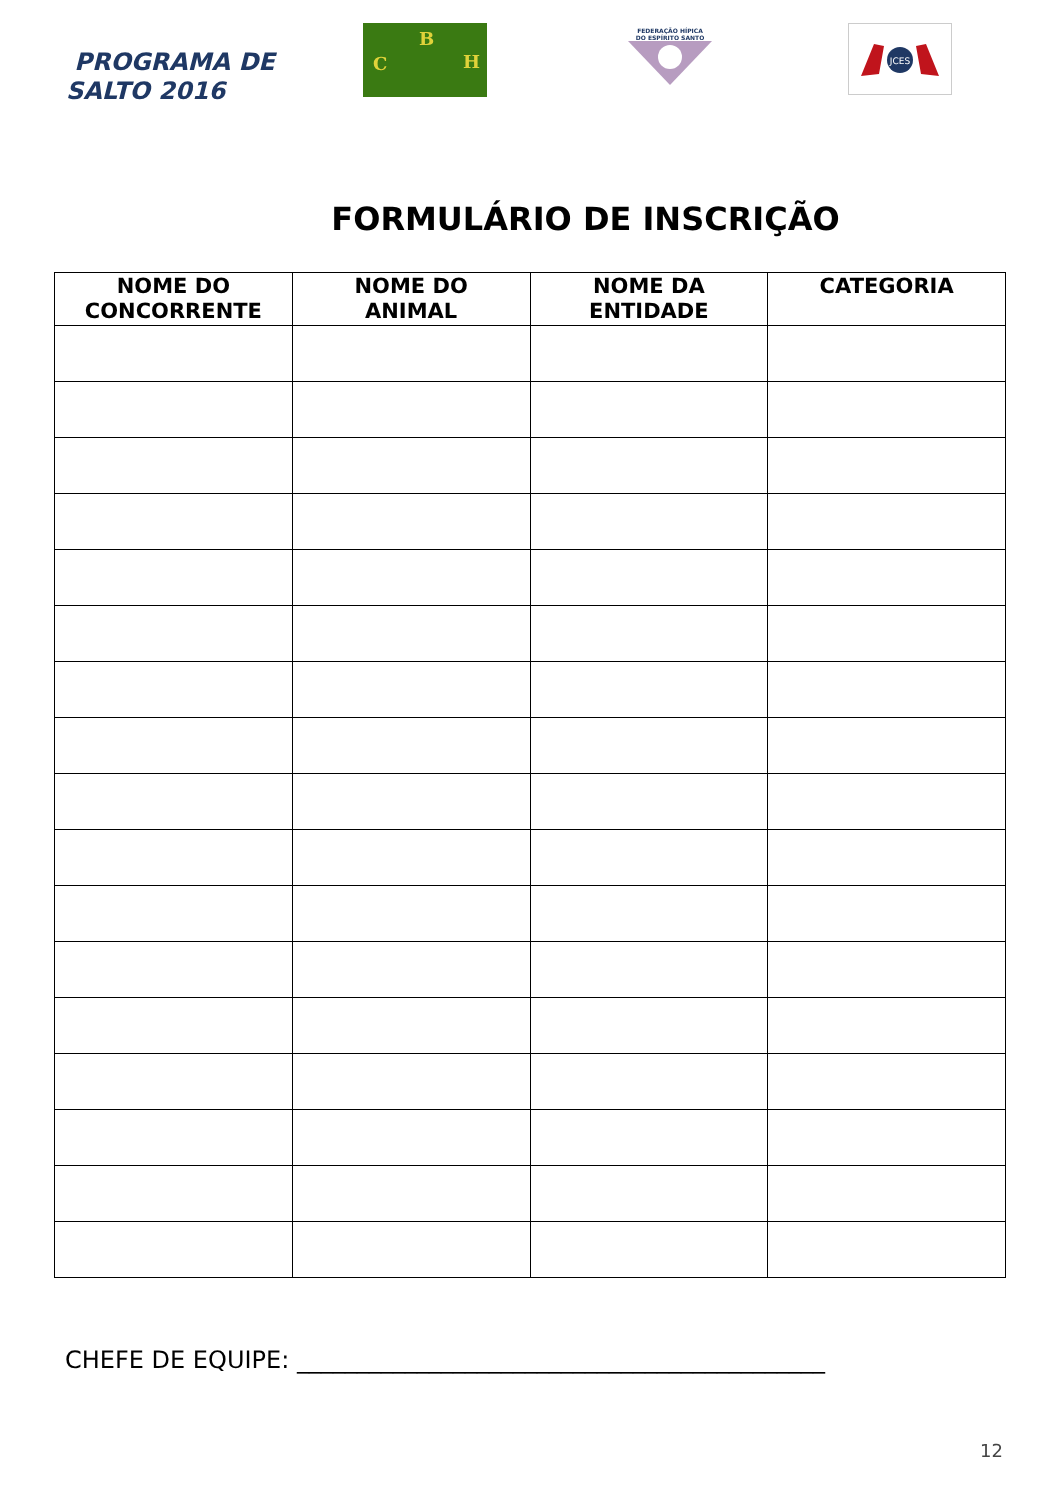PROGRAMA DE
SALTO 2016
B
C H
FEDERAÇÃO HÍPICA
DO ESPÍRITO SANTO
JCES
FORMULÁRIO DE INSCRIÇÃO
| NOME DO CONCORRENTE | NOME DO ANIMAL | NOME DA ENTIDADE | CATEGORIA |
| --- | --- | --- | --- |
CHEFE DE EQUIPE: ____________________________________________
12